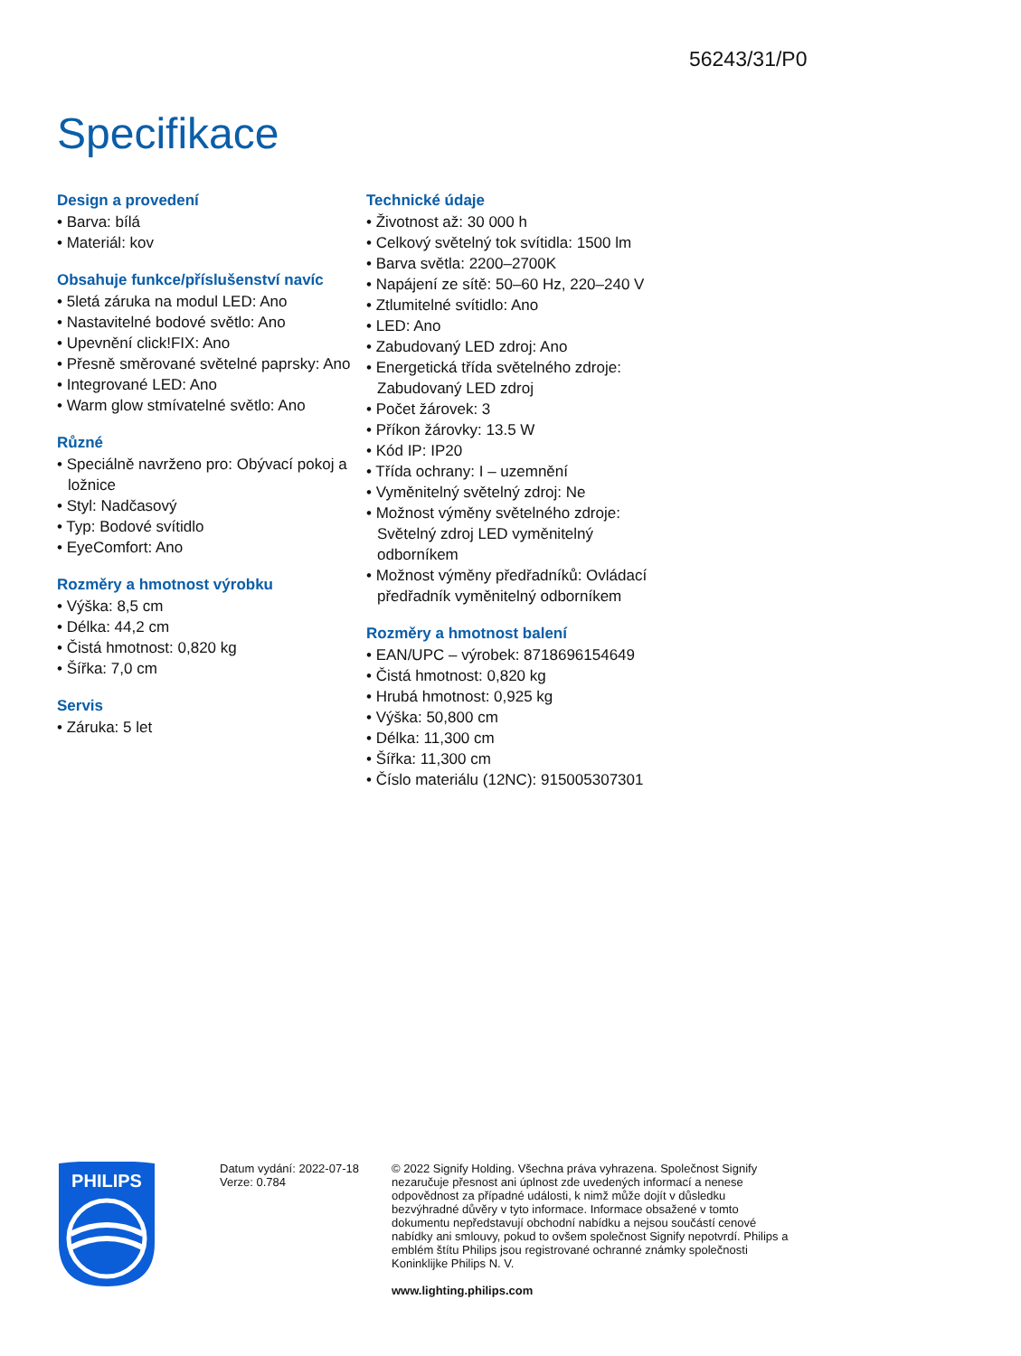56243/31/P0
Specifikace
Design a provedení
• Barva: bílá
• Materiál: kov
Obsahuje funkce/příslušenství navíc
• 5letá záruka na modul LED: Ano
• Nastavitelné bodové světlo: Ano
• Upevnění click!FIX: Ano
• Přesně směrované světelné paprsky: Ano
• Integrované LED: Ano
• Warm glow stmívatelné světlo: Ano
Různé
• Speciálně navrženo pro: Obývací pokoj a ložnice
• Styl: Nadčasový
• Typ: Bodové svítidlo
• EyeComfort: Ano
Rozměry a hmotnost výrobku
• Výška: 8,5 cm
• Délka: 44,2 cm
• Čistá hmotnost: 0,820 kg
• Šířka: 7,0 cm
Servis
• Záruka: 5 let
Technické údaje
• Životnost až: 30 000 h
• Celkový světelný tok svítidla: 1500 lm
• Barva světla: 2200–2700K
• Napájení ze sítě: 50–60 Hz, 220–240 V
• Ztlumitelné svítidlo: Ano
• LED: Ano
• Zabudovaný LED zdroj: Ano
• Energetická třída světelného zdroje: Zabudovaný LED zdroj
• Počet žárovek: 3
• Příkon žárovky: 13.5 W
• Kód IP: IP20
• Třída ochrany: I – uzemnění
• Vyměnitelný světelný zdroj: Ne
• Možnost výměny světelného zdroje: Světelný zdroj LED vyměnitelný odborníkem
• Možnost výměny předřadníků: Ovládací předřadník vyměnitelný odborníkem
Rozměry a hmotnost balení
• EAN/UPC – výrobek: 8718696154649
• Čistá hmotnost: 0,820 kg
• Hrubá hmotnost: 0,925 kg
• Výška: 50,800 cm
• Délka: 11,300 cm
• Šířka: 11,300 cm
• Číslo materiálu (12NC): 915005307301
PHILIPS
Datum vydání: 2022-07-18
Verze: 0.784
© 2022 Signify Holding. Všechna práva vyhrazena. Společnost Signify nezaručuje přesnost ani úplnost zde uvedených informací a nenese odpovědnost za případné události, k nimž může dojít v důsledku bezvýhradné důvěry v tyto informace. Informace obsažené v tomto dokumentu nepředstavují obchodní nabídku a nejsou součástí cenové nabídky ani smlouvy, pokud to ovšem společnost Signify nepotvrdí. Philips a emblém štítu Philips jsou registrované ochranné známky společnosti Koninklijke Philips N. V.
www.lighting.philips.com